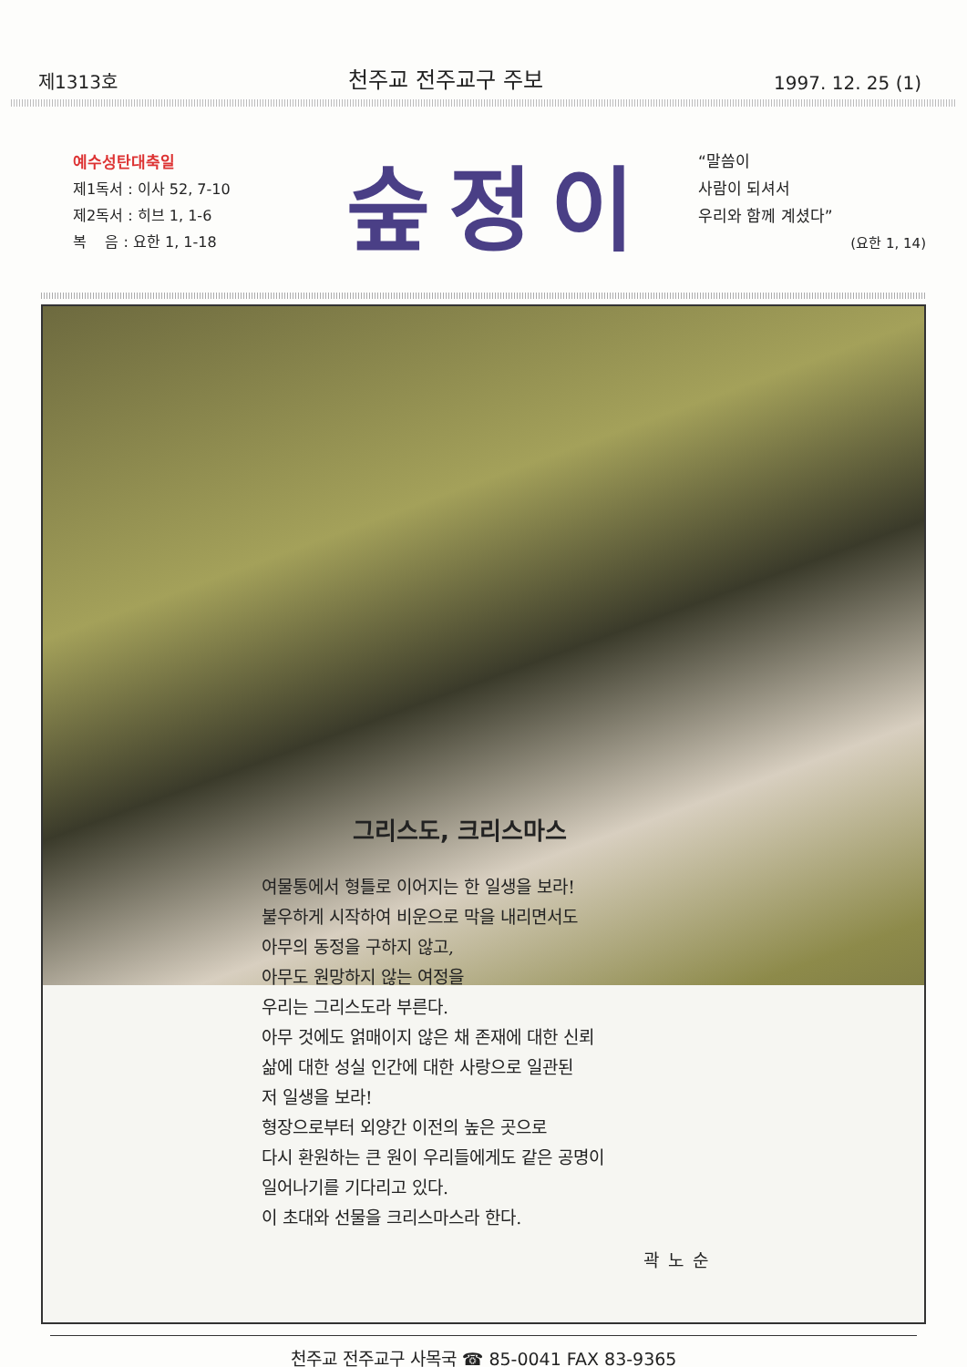제1313호 천주교 전주교구 주보 1997. 12. 25 (1)
예수성탄대축일
제1독서 : 이사 52, 7-10
제2독서 : 히브 1, 1-6
복 음 : 요한 1, 1-18
숲정이
“말씀이
사람이 되셔서
우리와 함께 계셨다”
(요한 1, 14)
그리스도, 크리스마스
여물통에서 형틀로 이어지는 한 일생을 보라!
불우하게 시작하여 비운으로 막을 내리면서도
아무의 동정을 구하지 않고,
아무도 원망하지 않는 여정을
우리는 그리스도라 부른다.
아무 것에도 얽매이지 않은 채 존재에 대한 신뢰
삶에 대한 성실 인간에 대한 사랑으로 일관된
저 일생을 보라!
형장으로부터 외양간 이전의 높은 곳으로
다시 환원하는 큰 원이 우리들에게도 같은 공명이
일어나기를 기다리고 있다.
이 초대와 선물을 크리스마스라 한다.
곽노순
천주교 전주교구 사목국 ☎ 85-0041 FAX 83-9365